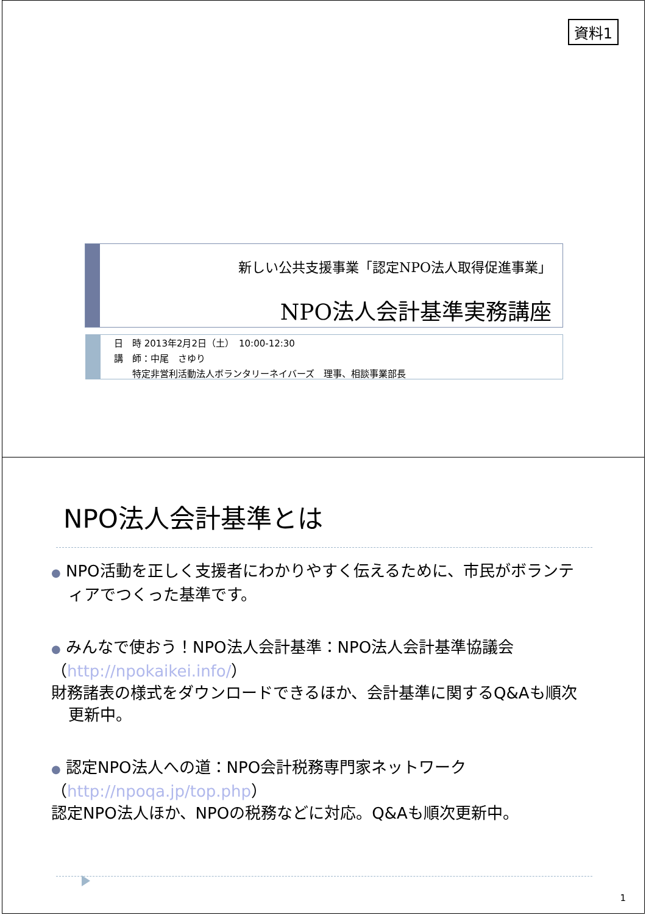資料1
新しい公共支援事業「認定NPO法人取得促進事業」
NPO法人会計基準実務講座
日　時 2013年2月2日（土）　10:00-12:30
講　師：中尾　さゆり
　　特定非営利活動法人ボランタリーネイバーズ　理事、相談事業部長
NPO法人会計基準とは
● NPO活動を正しく支援者にわかりやすく伝えるために、市民がボランティアでつくった基準です。
● みんなで使おう！NPO法人会計基準：NPO法人会計基準協議会
（http://npokaikei.info/）
財務諸表の様式をダウンロードできるほか、会計基準に関するQ&Aも順次更新中。
● 認定NPO法人への道：NPO会計税務専門家ネットワーク
（http://npoqa.jp/top.php）
認定NPO法人ほか、NPOの税務などに対応。Q&Aも順次更新中。
1